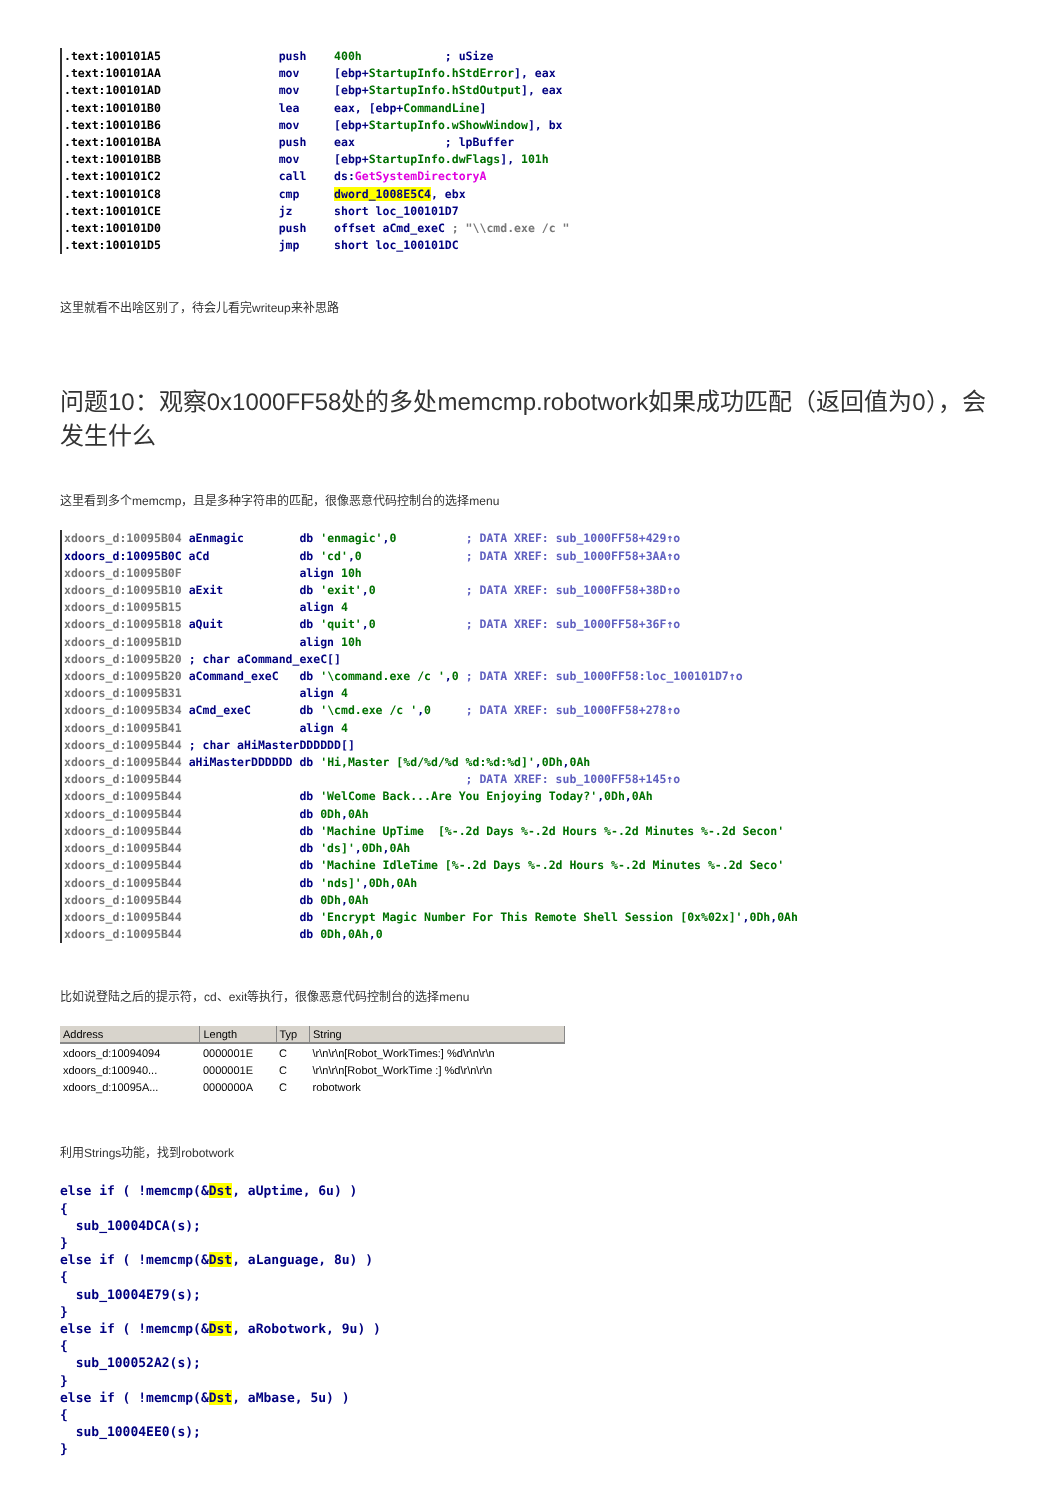.text:100101A5                 push    400h            ; uSize
.text:100101AA                 mov     [ebp+StartupInfo.hStdError], eax
.text:100101AD                 mov     [ebp+StartupInfo.hStdOutput], eax
.text:100101B0                 lea     eax, [ebp+CommandLine]
.text:100101B6                 mov     [ebp+StartupInfo.wShowWindow], bx
.text:100101BA                 push    eax             ; lpBuffer
.text:100101BB                 mov     [ebp+StartupInfo.dwFlags], 101h
.text:100101C2                 call    ds:GetSystemDirectoryA
.text:100101C8                 cmp     dword_1008E5C4, ebx
.text:100101CE                 jz      short loc_100101D7
.text:100101D0                 push    offset aCmd_exeC ; "\\cmd.exe /c "
.text:100101D5                 jmp     short loc_100101DC
这里就看不出啥区别了，待会儿看完writeup来补思路
问题10：观察0x1000FF58处的多处memcmp.robotwork如果成功匹配（返回值为0），会发生什么
这里看到多个memcmp，且是多种字符串的匹配，很像恶意代码控制台的选择menu
xdoors_d:10095B04 aEnmagic        db 'enmagic',0          ; DATA XREF: sub_1000FF58+429↑o
xdoors_d:10095B0C aCd             db 'cd',0               ; DATA XREF: sub_1000FF58+3AA↑o
xdoors_d:10095B0F                 align 10h
xdoors_d:10095B10 aExit           db 'exit',0             ; DATA XREF: sub_1000FF58+38D↑o
xdoors_d:10095B15                 align 4
xdoors_d:10095B18 aQuit           db 'quit',0             ; DATA XREF: sub_1000FF58+36F↑o
xdoors_d:10095B1D                 align 10h
xdoors_d:10095B20 ; char aCommand_exeC[]
xdoors_d:10095B20 aCommand_exeC   db '\command.exe /c ',0 ; DATA XREF: sub_1000FF58:loc_100101D7↑o
xdoors_d:10095B31                 align 4
xdoors_d:10095B34 aCmd_exeC       db '\cmd.exe /c ',0     ; DATA XREF: sub_1000FF58+278↑o
xdoors_d:10095B41                 align 4
xdoors_d:10095B44 ; char aHiMasterDDDDDD[]
xdoors_d:10095B44 aHiMasterDDDDDD db 'Hi,Master [%d/%d/%d %d:%d:%d]',0Dh,0Ah
xdoors_d:10095B44                                         ; DATA XREF: sub_1000FF58+145↑o
xdoors_d:10095B44                 db 'WelCome Back...Are You Enjoying Today?',0Dh,0Ah
xdoors_d:10095B44                 db 0Dh,0Ah
xdoors_d:10095B44                 db 'Machine UpTime  [%-.2d Days %-.2d Hours %-.2d Minutes %-.2d Secon'
xdoors_d:10095B44                 db 'ds]',0Dh,0Ah
xdoors_d:10095B44                 db 'Machine IdleTime [%-.2d Days %-.2d Hours %-.2d Minutes %-.2d Seco'
xdoors_d:10095B44                 db 'nds]',0Dh,0Ah
xdoors_d:10095B44                 db 0Dh,0Ah
xdoors_d:10095B44                 db 'Encrypt Magic Number For This Remote Shell Session [0x%02x]',0Dh,0Ah
xdoors_d:10095B44                 db 0Dh,0Ah,0
比如说登陆之后的提示符，cd、exit等执行，很像恶意代码控制台的选择menu
| Address | Length | Typ | String |
| --- | --- | --- | --- |
| xdoors_d:10094094 | 0000001E | C | \r\n\r\n[Robot_WorkTimes:] %d\r\n\r\n |
| xdoors_d:100940... | 0000001E | C | \r\n\r\n[Robot_WorkTime :] %d\r\n\r\n |
| xdoors_d:10095A... | 0000000A | C | robotwork |
利用Strings功能，找到robotwork
else if ( !memcmp(&Dst, aUptime, 6u) )
{
  sub_10004DCA(s);
}
else if ( !memcmp(&Dst, aLanguage, 8u) )
{
  sub_10004E79(s);
}
else if ( !memcmp(&Dst, aRobotwork, 9u) )
{
  sub_100052A2(s);
}
else if ( !memcmp(&Dst, aMbase, 5u) )
{
  sub_10004EE0(s);
}